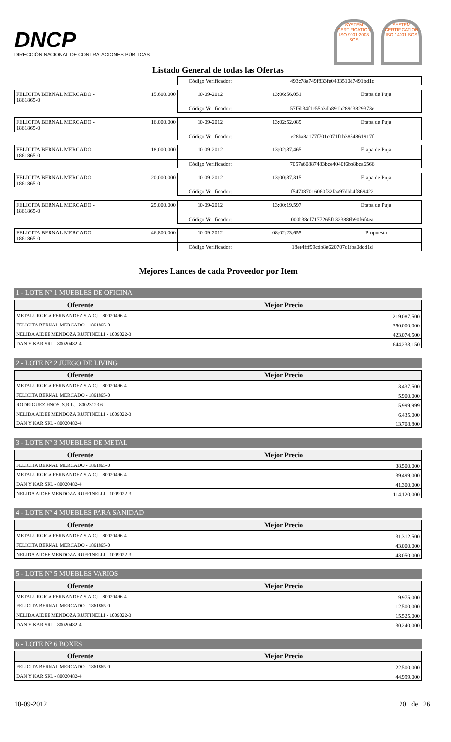DNCP
DIRECCIÓN NACIONAL DE CONTRATACIONES PÚBLICAS
SYSTEM CERTIFICATION ISO 9001:2008 SGS
SYSTEM CERTIFICATION ISO 14001 SGS
Listado General de todas las Ofertas
| | | Código Verificador: | 493c78a749f833fe0433510d7491bd1c | |
| FELICITA BERNAL MERCADO - 1861865-0 | 15.600.000 | 10-09-2012 | 13:06:56.051 | Etapa de Puja |
| | | Código Verificador: | 57f5b34f1c55a3db891b289d3829373e | |
| FELICITA BERNAL MERCADO - 1861865-0 | 16.000.000 | 10-09-2012 | 13:02:52.089 | Etapa de Puja |
| | | Código Verificador: | e28ba8a177f701c071f1b3854861917f | |
| FELICITA BERNAL MERCADO - 1861865-0 | 18.000.000 | 10-09-2012 | 13:02:37.465 | Etapa de Puja |
| | | Código Verificador: | 7057a60887483bce4040f6bb8bca6566 | |
| FELICITA BERNAL MERCADO - 1861865-0 | 20.000.000 | 10-09-2012 | 13:00:37.315 | Etapa de Puja |
| | | Código Verificador: | f547087016060f32faa97dbb4f869422 | |
| FELICITA BERNAL MERCADO - 1861865-0 | 25.000.000 | 10-09-2012 | 13:00:19.597 | Etapa de Puja |
| | | Código Verificador: | 000b38ef7177265f1323886b90f6f4ea | |
| FELICITA BERNAL MERCADO - 1861865-0 | 46.800.000 | 10-09-2012 | 08:02:23.655 | Propuesta |
| | | Código Verificador: | 18ee4fff99cdb8e620707c1fba0dcd1d | |
Mejores Lances de cada Proveedor por Item
1 - LOTE N° 1 MUEBLES DE OFICINA
| Oferente | Mejor Precio |
| --- | --- |
| METALURGICA FERNANDEZ S.A.C.I - 80020496-4 | 219.087.500 |
| FELICITA BERNAL MERCADO - 1861865-0 | 350.000.000 |
| NELIDA AIDEE MENDOZA RUFFINELLI - 1009022-3 | 423.074.500 |
| DAN Y KAR SRL - 80020482-4 | 644.233.150 |
2 - LOTE N° 2 JUEGO DE LIVING
| Oferente | Mejor Precio |
| --- | --- |
| METALURGICA FERNANDEZ S.A.C.I - 80020496-4 | 3.437.500 |
| FELICITA BERNAL MERCADO - 1861865-0 | 5.900.000 |
| RODRIGUEZ HNOS. S.R.L. - 80023123-6 | 5.999.999 |
| NELIDA AIDEE MENDOZA RUFFINELLI - 1009022-3 | 6.435.000 |
| DAN Y KAR SRL - 80020482-4 | 13.708.800 |
3 - LOTE N° 3 MUEBLES DE METAL
| Oferente | Mejor Precio |
| --- | --- |
| FELICITA BERNAL MERCADO - 1861865-0 | 38.500.000 |
| METALURGICA FERNANDEZ S.A.C.I - 80020496-4 | 39.499.000 |
| DAN Y KAR SRL - 80020482-4 | 41.300.000 |
| NELIDA AIDEE MENDOZA RUFFINELLI - 1009022-3 | 114.120.000 |
4 - LOTE N° 4 MUEBLES PARA SANIDAD
| Oferente | Mejor Precio |
| --- | --- |
| METALURGICA FERNANDEZ S.A.C.I - 80020496-4 | 31.312.500 |
| FELICITA BERNAL MERCADO - 1861865-0 | 43.000.000 |
| NELIDA AIDEE MENDOZA RUFFINELLI - 1009022-3 | 43.050.000 |
5 - LOTE N° 5 MUEBLES VARIOS
| Oferente | Mejor Precio |
| --- | --- |
| METALURGICA FERNANDEZ S.A.C.I - 80020496-4 | 9.975.000 |
| FELICITA BERNAL MERCADO - 1861865-0 | 12.500.000 |
| NELIDA AIDEE MENDOZA RUFFINELLI - 1009022-3 | 15.525.000 |
| DAN Y KAR SRL - 80020482-4 | 30.240.000 |
6 - LOTE N° 6 BOXES
| Oferente | Mejor Precio |
| --- | --- |
| FELICITA BERNAL MERCADO - 1861865-0 | 22.500.000 |
| DAN Y KAR SRL - 80020482-4 | 44.999.000 |
10-09-2012 20 de 26